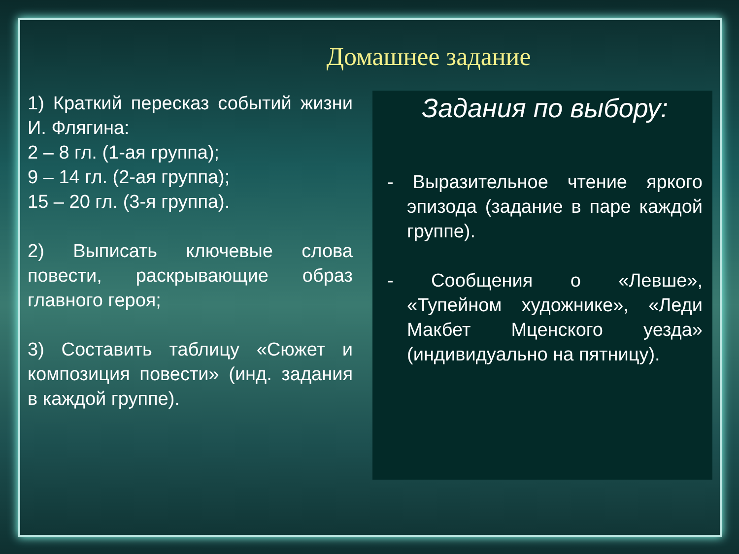Домашнее задание
1) Краткий пересказ событий жизни И. Флягина:
2 – 8 гл. (1-ая группа);
9 – 14 гл. (2-ая группа);
15 – 20 гл. (3-я группа).
2) Выписать ключевые слова повести, раскрывающие образ главного героя;
3) Составить таблицу «Сюжет и композиция повести» (инд. задания в каждой группе).
Задания по выбору:
- Выразительное чтение яркого эпизода (задание в паре каждой группе).
- Сообщения о «Левше», «Тупейном художнике», «Леди Макбет Мценского уезда» (индивидуально на пятницу).